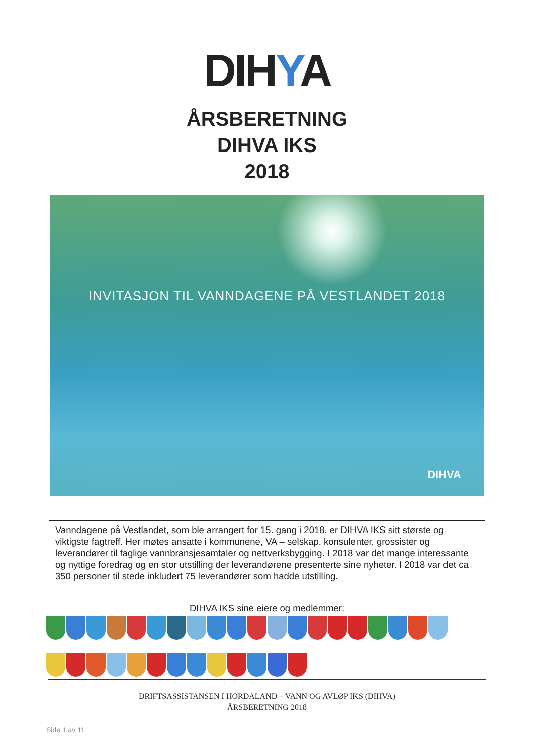DIHYA
ÅRSBERETNING
DIHVA IKS
2018
INVITASJON TIL VANNDAGENE PÅ VESTLANDET 2018
DIHVA
Vanndagene på Vestlandet, som ble arrangert for 15. gang i 2018, er DIHVA IKS sitt største og viktigste fagtreff. Her møtes ansatte i kommunene, VA – selskap, konsulenter, grossister og leverandører til faglige vannbransjesamtaler og nettverksbygging. I 2018 var det mange interessante og nyttige foredrag og en stor utstilling der leverandørene presenterte sine nyheter. I 2018 var det ca 350 personer til stede inkludert 75 leverandører som hadde utstilling.
DIHVA IKS sine eiere og medlemmer:
DRIFTSASSISTANSEN I HORDALAND – VANN OG AVLØP IKS (DIHVA)
ÅRSBERETNING 2018
Side 1 av 11